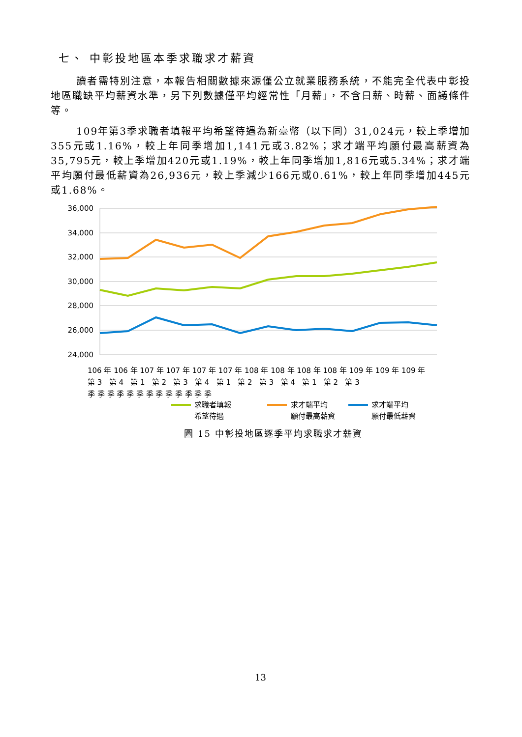七、 中彰投地區本季求職求才薪資
讀者需特別注意，本報告相關數據來源僅公立就業服務系統，不能完全代表中彰投地區職缺平均薪資水準，另下列數據僅平均經常性「月薪」，不含日薪、時薪、面議條件等。
109年第3季求職者填報平均希望待遇為新臺幣（以下同）31,024元，較上季增加355元或1.16%，較上年同季增加1,141元或3.82%；求才端平均願付最高薪資為35,795元，較上季增加420元或1.19%，較上年同季增加1,816元或5.34%；求才端平均願付最低薪資為26,936元，較上季減少166元或0.61%，較上年同季增加445元或1.68%。
36,000
34,000
32,000
30,000
28,000
26,000
24,000
106 年 106 年 107 年 107 年 107 年 107 年 108 年 108 年 108 年 108 年 109 年 109 年 109 年
第 3 第 4 第 1 第 2 第 3 第 4 第 1 第 2 第 3 第 4 第 1 第 2 第 3
季 季 季 季 季 季 季 季 季 季 季 季 季
求職者填報
希望待遇
求才端平均
願付最高薪資
求才端平均
願付最低薪資
圖 15 中彰投地區逐季平均求職求才薪資
13